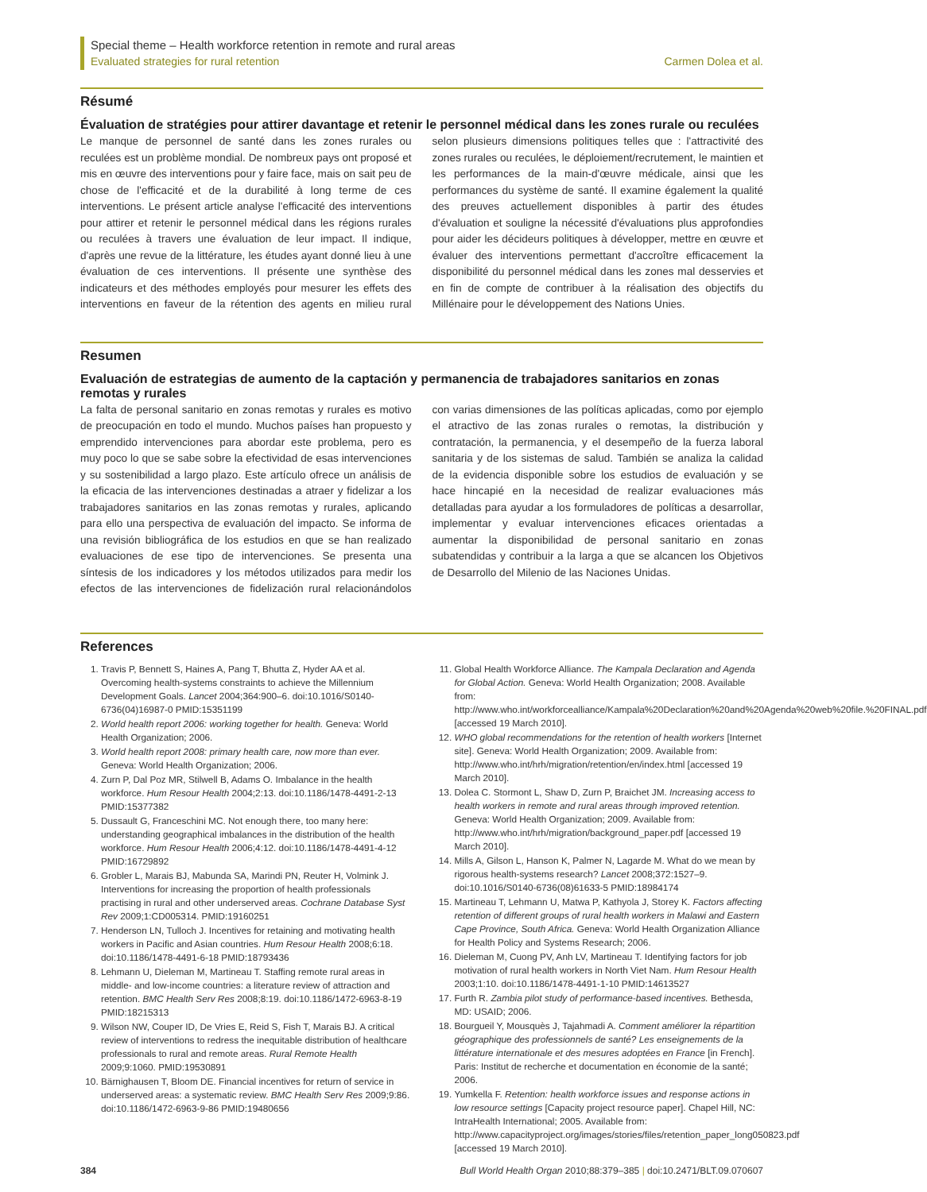Special theme – Health workforce retention in remote and rural areas
Evaluated strategies for rural retention Carmen Dolea et al.
Résumé
Évaluation de stratégies pour attirer davantage et retenir le personnel médical dans les zones rurale ou reculées
Le manque de personnel de santé dans les zones rurales ou reculées est un problème mondial. De nombreux pays ont proposé et mis en œuvre des interventions pour y faire face, mais on sait peu de chose de l'efficacité et de la durabilité à long terme de ces interventions. Le présent article analyse l'efficacité des interventions pour attirer et retenir le personnel médical dans les régions rurales ou reculées à travers une évaluation de leur impact. Il indique, d'après une revue de la littérature, les études ayant donné lieu à une évaluation de ces interventions. Il présente une synthèse des indicateurs et des méthodes employés pour mesurer les effets des interventions en faveur de la rétention des agents en milieu rural selon plusieurs dimensions politiques telles que : l'attractivité des zones rurales ou reculées, le déploiement/recrutement, le maintien et les performances de la main-d'œuvre médicale, ainsi que les performances du système de santé. Il examine également la qualité des preuves actuellement disponibles à partir des études d'évaluation et souligne la nécessité d'évaluations plus approfondies pour aider les décideurs politiques à développer, mettre en œuvre et évaluer des interventions permettant d'accroître efficacement la disponibilité du personnel médical dans les zones mal desservies et en fin de compte de contribuer à la réalisation des objectifs du Millénaire pour le développement des Nations Unies.
Resumen
Evaluación de estrategias de aumento de la captación y permanencia de trabajadores sanitarios en zonas remotas y rurales
La falta de personal sanitario en zonas remotas y rurales es motivo de preocupación en todo el mundo. Muchos países han propuesto y emprendido intervenciones para abordar este problema, pero es muy poco lo que se sabe sobre la efectividad de esas intervenciones y su sostenibilidad a largo plazo. Este artículo ofrece un análisis de la eficacia de las intervenciones destinadas a atraer y fidelizar a los trabajadores sanitarios en las zonas remotas y rurales, aplicando para ello una perspectiva de evaluación del impacto. Se informa de una revisión bibliográfica de los estudios en que se han realizado evaluaciones de ese tipo de intervenciones. Se presenta una síntesis de los indicadores y los métodos utilizados para medir los efectos de las intervenciones de fidelización rural relacionándolos con varias dimensiones de las políticas aplicadas, como por ejemplo el atractivo de las zonas rurales o remotas, la distribución y contratación, la permanencia, y el desempeño de la fuerza laboral sanitaria y de los sistemas de salud. También se analiza la calidad de la evidencia disponible sobre los estudios de evaluación y se hace hincapié en la necesidad de realizar evaluaciones más detalladas para ayudar a los formuladores de políticas a desarrollar, implementar y evaluar intervenciones eficaces orientadas a aumentar la disponibilidad de personal sanitario en zonas subatendidas y contribuir a la larga a que se alcancen los Objetivos de Desarrollo del Milenio de las Naciones Unidas.
References
1. Travis P, Bennett S, Haines A, Pang T, Bhutta Z, Hyder AA et al. Overcoming health-systems constraints to achieve the Millennium Development Goals. Lancet 2004;364:900–6. doi:10.1016/S0140-6736(04)16987-0 PMID:15351199
2. World health report 2006: working together for health. Geneva: World Health Organization; 2006.
3. World health report 2008: primary health care, now more than ever. Geneva: World Health Organization; 2006.
4. Zurn P, Dal Poz MR, Stilwell B, Adams O. Imbalance in the health workforce. Hum Resour Health 2004;2:13. doi:10.1186/1478-4491-2-13 PMID:15377382
5. Dussault G, Franceschini MC. Not enough there, too many here: understanding geographical imbalances in the distribution of the health workforce. Hum Resour Health 2006;4:12. doi:10.1186/1478-4491-4-12 PMID:16729892
6. Grobler L, Marais BJ, Mabunda SA, Marindi PN, Reuter H, Volmink J. Interventions for increasing the proportion of health professionals practising in rural and other underserved areas. Cochrane Database Syst Rev 2009;1:CD005314. PMID:19160251
7. Henderson LN, Tulloch J. Incentives for retaining and motivating health workers in Pacific and Asian countries. Hum Resour Health 2008;6:18. doi:10.1186/1478-4491-6-18 PMID:18793436
8. Lehmann U, Dieleman M, Martineau T. Staffing remote rural areas in middle- and low-income countries: a literature review of attraction and retention. BMC Health Serv Res 2008;8:19. doi:10.1186/1472-6963-8-19 PMID:18215313
9. Wilson NW, Couper ID, De Vries E, Reid S, Fish T, Marais BJ. A critical review of interventions to redress the inequitable distribution of healthcare professionals to rural and remote areas. Rural Remote Health 2009;9:1060. PMID:19530891
10. Bärnighausen T, Bloom DE. Financial incentives for return of service in underserved areas: a systematic review. BMC Health Serv Res 2009;9:86. doi:10.1186/1472-6963-9-86 PMID:19480656
11. Global Health Workforce Alliance. The Kampala Declaration and Agenda for Global Action. Geneva: World Health Organization; 2008. Available from: http://www.who.int/workforcealliance/Kampala%20Declaration%20and%20Agenda%20web%20file.%20FINAL.pdf [accessed 19 March 2010].
12. WHO global recommendations for the retention of health workers [Internet site]. Geneva: World Health Organization; 2009. Available from: http://www.who.int/hrh/migration/retention/en/index.html [accessed 19 March 2010].
13. Dolea C. Stormont L, Shaw D, Zurn P, Braichet JM. Increasing access to health workers in remote and rural areas through improved retention. Geneva: World Health Organization; 2009. Available from: http://www.who.int/hrh/migration/background_paper.pdf [accessed 19 March 2010].
14. Mills A, Gilson L, Hanson K, Palmer N, Lagarde M. What do we mean by rigorous health-systems research? Lancet 2008;372:1527–9. doi:10.1016/S0140-6736(08)61633-5 PMID:18984174
15. Martineau T, Lehmann U, Matwa P, Kathyola J, Storey K. Factors affecting retention of different groups of rural health workers in Malawi and Eastern Cape Province, South Africa. Geneva: World Health Organization Alliance for Health Policy and Systems Research; 2006.
16. Dieleman M, Cuong PV, Anh LV, Martineau T. Identifying factors for job motivation of rural health workers in North Viet Nam. Hum Resour Health 2003;1:10. doi:10.1186/1478-4491-1-10 PMID:14613527
17. Furth R. Zambia pilot study of performance-based incentives. Bethesda, MD: USAID; 2006.
18. Bourgueil Y, Mousquès J, Tajahmadi A. Comment améliorer la répartition géographique des professionnels de santé? Les enseignements de la littérature internationale et des mesures adoptées en France [in French]. Paris: Institut de recherche et documentation en économie de la santé; 2006.
19. Yumkella F. Retention: health workforce issues and response actions in low resource settings [Capacity project resource paper]. Chapel Hill, NC: IntraHealth International; 2005. Available from: http://www.capacityproject.org/images/stories/files/retention_paper_long050823.pdf [accessed 19 March 2010].
384 Bull World Health Organ 2010;88:379–385 | doi:10.2471/BLT.09.070607